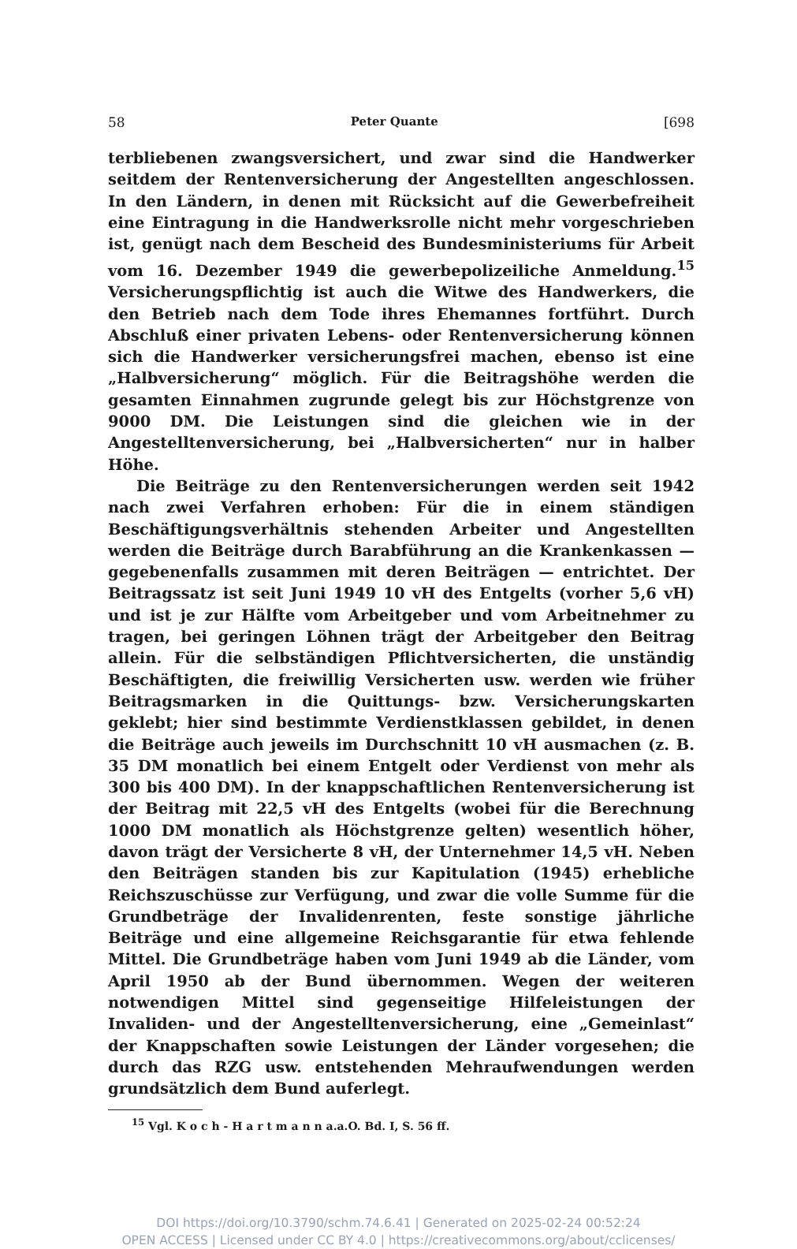58 Peter Quante [698
terbliebenen zwangsversichert, und zwar sind die Handwerker seitdem der Rentenversicherung der Angestellten angeschlossen. In den Ländern, in denen mit Rücksicht auf die Gewerbefreiheit eine Eintragung in die Handwerksrolle nicht mehr vorgeschrieben ist, genügt nach dem Bescheid des Bundesministeriums für Arbeit vom 16. Dezember 1949 die gewerbepolizeiliche Anmeldung.<sup>15</sup> Versicherungspflichtig ist auch die Witwe des Handwerkers, die den Betrieb nach dem Tode ihres Ehemannes fortführt. Durch Abschluß einer privaten Lebens- oder Rentenversicherung können sich die Handwerker versicherungsfrei machen, ebenso ist eine „Halbversicherung“ möglich. Für die Beitragshöhe werden die gesamten Einnahmen zugrunde gelegt bis zur Höchstgrenze von 9000 DM. Die Leistungen sind die gleichen wie in der Angestelltenversicherung, bei „Halbversicherten“ nur in halber Höhe.
Die Beiträge zu den Rentenversicherungen werden seit 1942 nach zwei Verfahren erhoben: Für die in einem ständigen Beschäftigungsverhältnis stehenden Arbeiter und Angestellten werden die Beiträge durch Barabführung an die Krankenkassen — gegebenenfalls zusammen mit deren Beiträgen — entrichtet. Der Beitragssatz ist seit Juni 1949 10 vH des Entgelts (vorher 5,6 vH) und ist je zur Hälfte vom Arbeitgeber und vom Arbeitnehmer zu tragen, bei geringen Löhnen trägt der Arbeitgeber den Beitrag allein. Für die selbständigen Pflichtversicherten, die unständig Beschäftigten, die freiwillig Versicherten usw. werden wie früher Beitragsmarken in die Quittungs- bzw. Versicherungskarten geklebt; hier sind bestimmte Verdienstklassen gebildet, in denen die Beiträge auch jeweils im Durchschnitt 10 vH ausmachen (z. B. 35 DM monatlich bei einem Entgelt oder Verdienst von mehr als 300 bis 400 DM). In der knappschaftlichen Rentenversicherung ist der Beitrag mit 22,5 vH des Entgelts (wobei für die Berechnung 1000 DM monatlich als Höchstgrenze gelten) wesentlich höher, davon trägt der Versicherte 8 vH, der Unternehmer 14,5 vH. Neben den Beiträgen standen bis zur Kapitulation (1945) erhebliche Reichszuschüsse zur Verfügung, und zwar die volle Summe für die Grundbeträge der Invalidenrenten, feste sonstige jährliche Beiträge und eine allgemeine Reichsgarantie für etwa fehlende Mittel. Die Grundbeträge haben vom Juni 1949 ab die Länder, vom April 1950 ab der Bund übernommen. Wegen der weiteren notwendigen Mittel sind gegenseitige Hilfeleistungen der Invaliden- und der Angestelltenversicherung, eine „Gemeinlast“ der Knappschaften sowie Leistungen der Länder vorgesehen; die durch das RZG usw. entstehenden Mehraufwendungen werden grundsätzlich dem Bund auferlegt.
<sup>15</sup> Vgl. K o c h - H a r t m a n n a.a.O. Bd. I, S. 56 ff.
DOI https://doi.org/10.3790/schm.74.6.41 | Generated on 2025-02-24 00:52:24
OPEN ACCESS | Licensed under CC BY 4.0 | https://creativecommons.org/about/cclicenses/